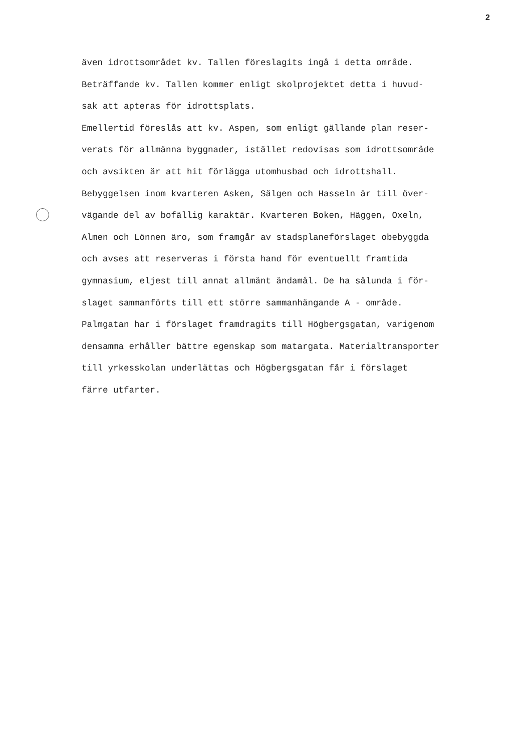2
även idrottsområdet kv. Tallen föreslagits ingå i detta område.
Beträffande kv. Tallen kommer enligt skolprojektet detta i huvud-
sak att apteras för idrottsplats.
Emellertid föreslås att kv. Aspen, som enligt gällande plan reser-
verats för allmänna byggnader, istället redovisas som idrottsområde
och avsikten är att hit förlägga utomhusbad och idrottshall.
Bebyggelsen inom kvarteren Asken, Sälgen och Hasseln är till över-
vägande del av bofällig karaktär. Kvarteren Boken, Häggen, Oxeln,
Almen och Lönnen äro, som framgår av stadsplaneförslaget obebyggda
och avses att reserveras i första hand för eventuellt framtida
gymnasium, eljest till annat allmänt ändamål. De ha sålunda i för-
slaget sammanförts till ett större sammanhängande A - område.
Palmgatan har i förslaget framdragits till Högbergsgatan, varigenom
densamma erhåller bättre egenskap som matargata. Materialtransporter
till yrkesskolan underlättas och Högbergsgatan får i förslaget
färre utfarter.